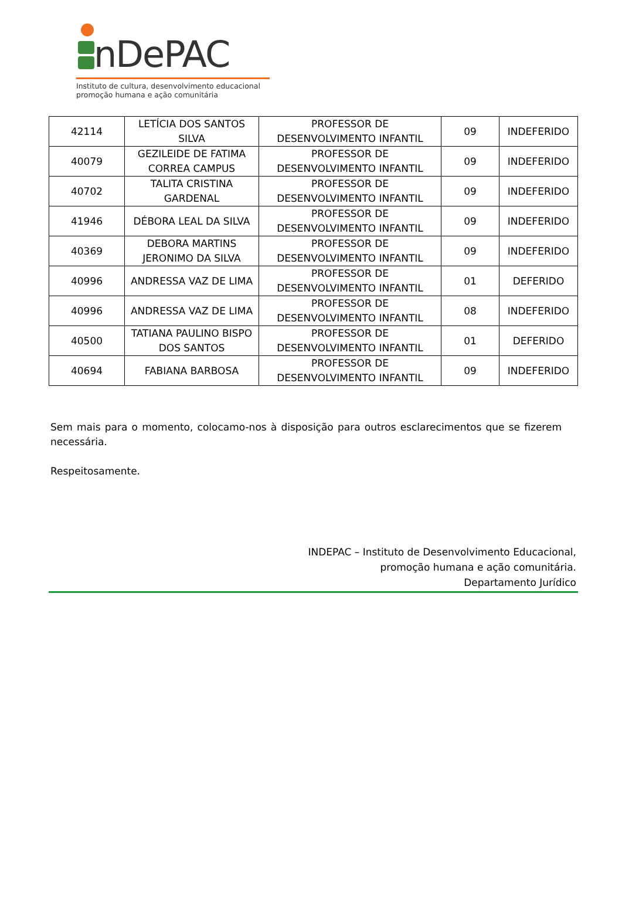nDePAC
Instituto de cultura, desenvolvimento educacional
promoção humana e ação comunitária
| 42114 | LETÍCIA DOS SANTOS SILVA | PROFESSOR DE DESENVOLVIMENTO INFANTIL | 09 | INDEFERIDO |
| 40079 | GEZILEIDE DE FATIMA CORREA CAMPUS | PROFESSOR DE DESENVOLVIMENTO INFANTIL | 09 | INDEFERIDO |
| 40702 | TALITA CRISTINA GARDENAL | PROFESSOR DE DESENVOLVIMENTO INFANTIL | 09 | INDEFERIDO |
| 41946 | DÉBORA LEAL DA SILVA | PROFESSOR DE DESENVOLVIMENTO INFANTIL | 09 | INDEFERIDO |
| 40369 | DEBORA MARTINS JERONIMO DA SILVA | PROFESSOR DE DESENVOLVIMENTO INFANTIL | 09 | INDEFERIDO |
| 40996 | ANDRESSA VAZ DE LIMA | PROFESSOR DE DESENVOLVIMENTO INFANTIL | 01 | DEFERIDO |
| 40996 | ANDRESSA VAZ DE LIMA | PROFESSOR DE DESENVOLVIMENTO INFANTIL | 08 | INDEFERIDO |
| 40500 | TATIANA PAULINO BISPO DOS SANTOS | PROFESSOR DE DESENVOLVIMENTO INFANTIL | 01 | DEFERIDO |
| 40694 | FABIANA BARBOSA | PROFESSOR DE DESENVOLVIMENTO INFANTIL | 09 | INDEFERIDO |
Sem mais para o momento, colocamo-nos à disposição para outros esclarecimentos que se fizerem necessária.
Respeitosamente.
INDEPAC – Instituto de Desenvolvimento Educacional,
promoção humana e ação comunitária.
Departamento Jurídico